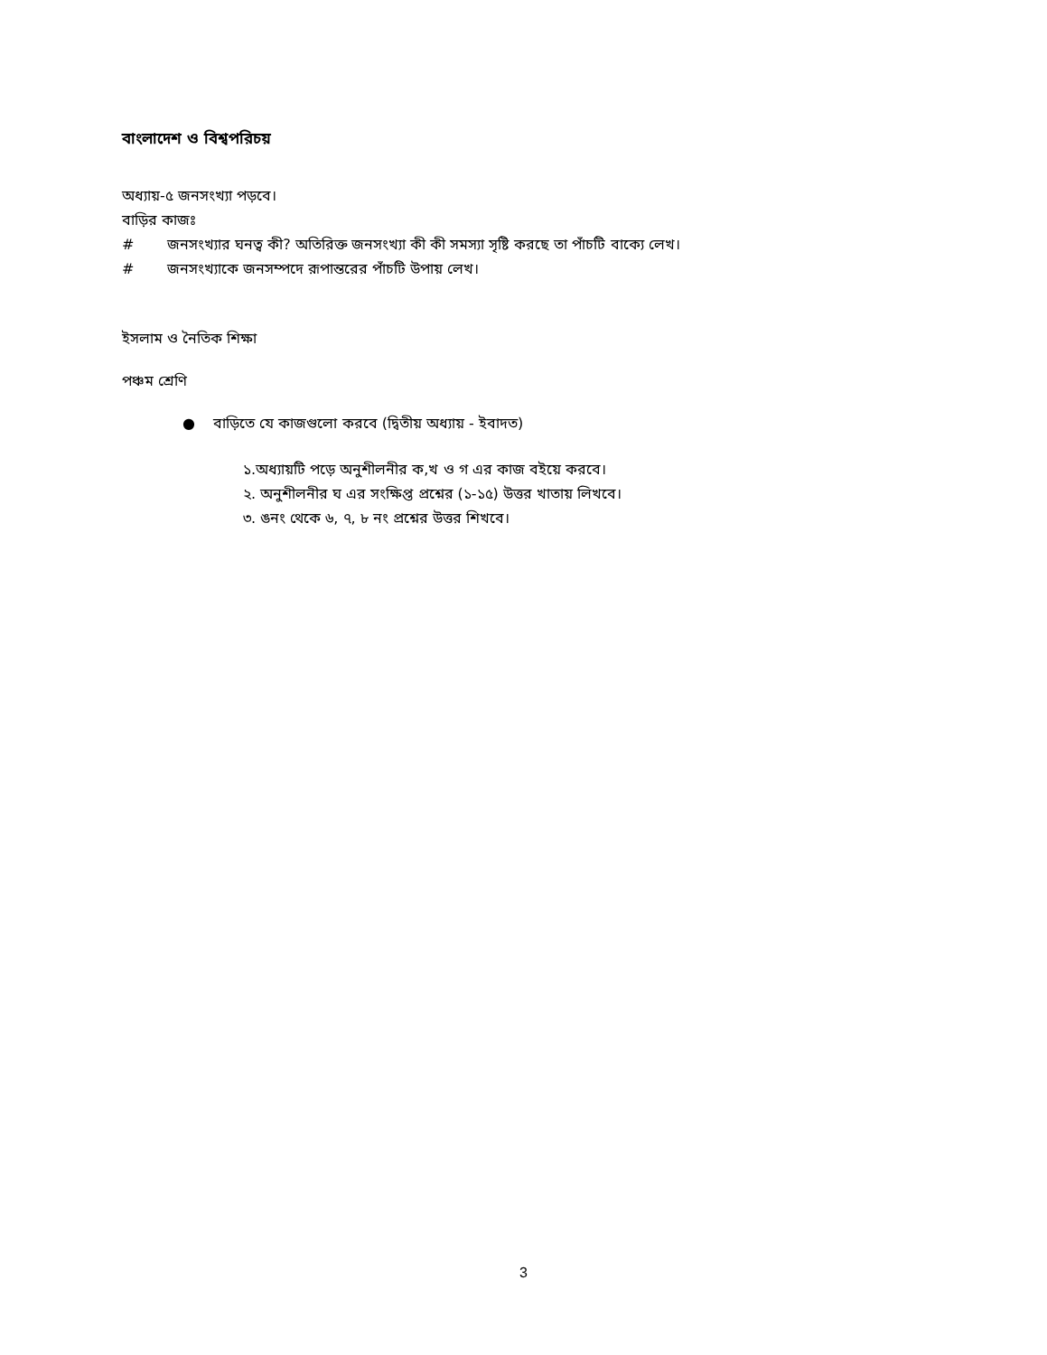বাংলাদেশ ও বিশ্বপরিচয়
অধ্যায়-৫ জনসংখ্যা পড়বে।
বাড়ির কাজঃ
# জনসংখ্যার ঘনত্ব কী? অতিরিক্ত জনসংখ্যা কী কী সমস্যা সৃষ্টি করছে তা পাঁচটি বাক্যে লেখ।
# জনসংখ্যাকে জনসম্পদে রূপান্তরের পাঁচটি উপায় লেখ।
ইসলাম ও নৈতিক শিক্ষা
পঞ্চম শ্রেণি
● বাড়িতে যে কাজগুলো করবে (দ্বিতীয় অধ্যায় - ইবাদত)
১.অধ্যায়টি পড়ে অনুশীলনীর ক,খ ও গ এর কাজ বইয়ে করবে।
২. অনুশীলনীর ঘ এর সংক্ষিপ্ত প্রশ্নের (১-১৫) উত্তর খাতায় লিখবে।
৩. ঙনং থেকে ৬, ৭, ৮ নং প্রশ্নের উত্তর শিখবে।
3